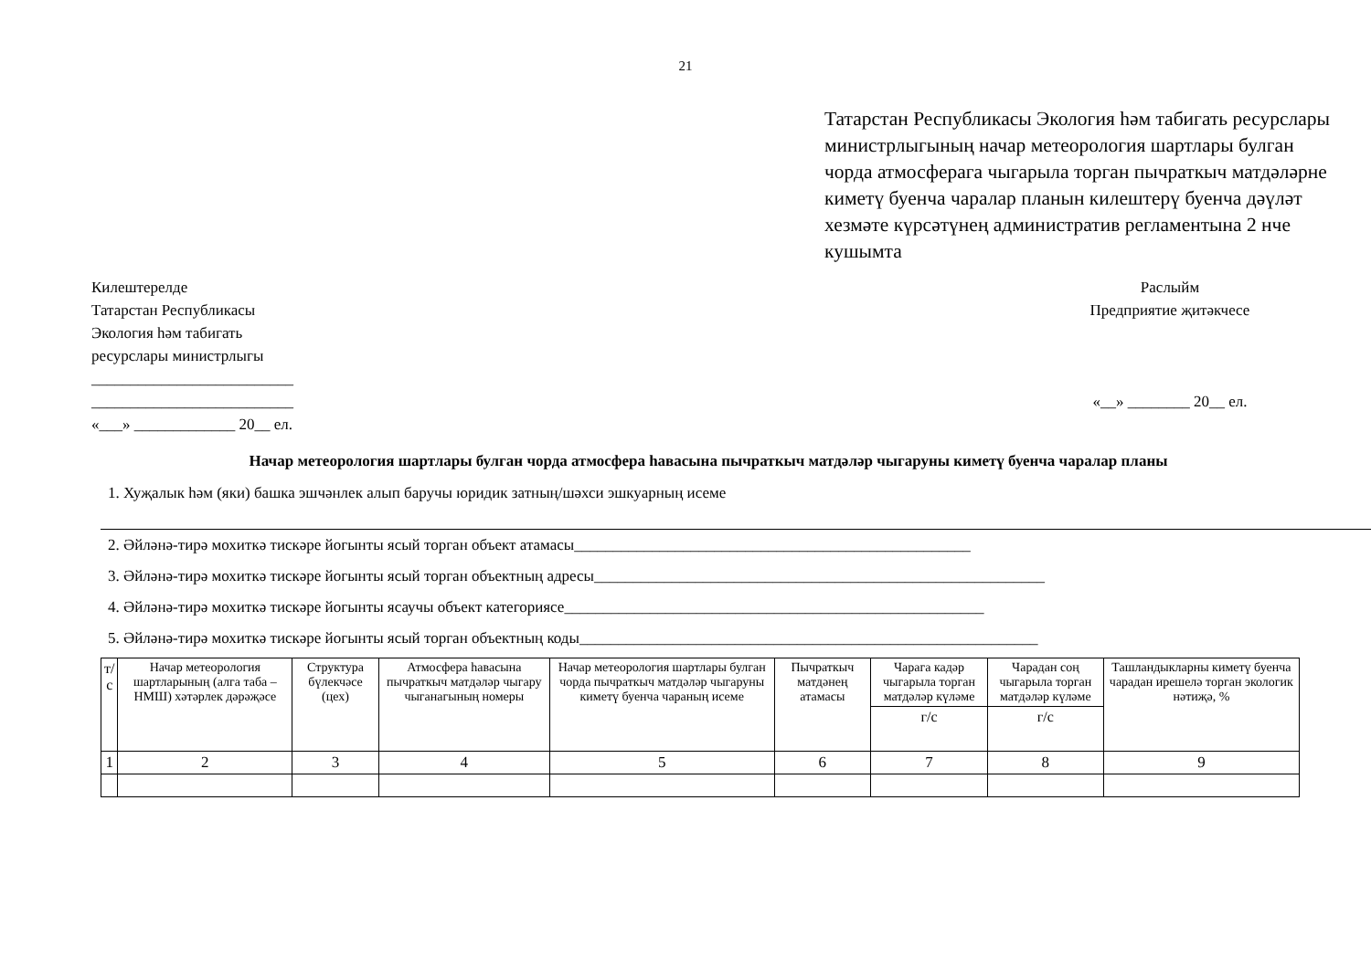21
Татарстан Республикасы Экология һәм табигать ресурслары министрлыгының начар метеорология шартлары булган чорда атмосферага чыгарыла торган пычраткыч матдәләрне киметү буенча чаралар планын килештерү буенча дәүләт хезмәте күрсәтүнең административ регламентына 2 нче кушымта
Килештерелде
Татарстан Республикасы
Экология һәм табигать
ресурслары министрлыгы
__________________________
__________________________
«___» _____________ 20__ ел.
Раслыйм
Предприятие җитәкчесе
«__» ________ 20__ ел.
Начар метеорология шартлары булган чорда атмосфера һавасына пычраткыч матдәләр чыгаруны киметү буенча чаралар планы
1. Хуҗалык һәм (яки) башка эшчәнлек алып баручы юридик затның/шәхси эшкуарның исеме
2. Әйләнә-тирә мохиткә тискәре йогынты ясый торган объект атамасы___________________________________________________
3. Әйләнә-тирә мохиткә тискәре йогынты ясый торган объектның адресы__________________________________________________________
4. Әйләнә-тирә мохиткә тискәре йогынты ясаучы объект категориясе______________________________________________________
5. Әйләнә-тирә мохиткә тискәре йогынты ясый торган объектның коды___________________________________________________________
| т/с | Начар метеорология шартларының (алга таба – НМШ) хәтәрлек дәрәҗәсе | Структура бүлекчәсе (цех) | Атмосфера һавасына пычраткыч матдәләр чыгару чыганагының номеры | Начар метеорология шартлары булган чорда пычраткыч матдәләр чыгаруны киметү буенча чараның исеме | Пычраткыч матдәнең атамасы | Чарага кадәр чыгарыла торган матдәләр күләме | Чарадан соң чыгарыла торган матдәләр күләме | Ташландыкларны киметү буенча чарадан ирешелә торган экологик нәтиҗә, % |
| --- | --- | --- | --- | --- | --- | --- | --- | --- |
| | | | | | | г/с | г/с | |
| 1 | 2 | 3 | 4 | 5 | 6 | 7 | 8 | 9 |